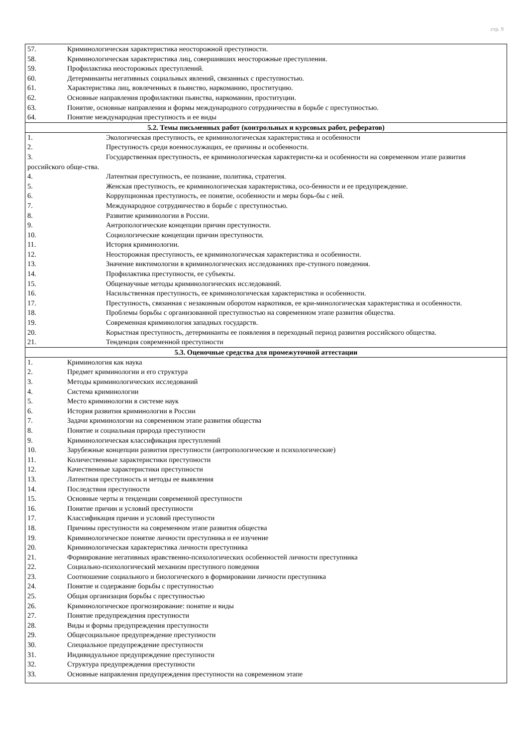стр. 9
| 57. Криминологическая характеристика неосторожной преступности. 58. Криминологическая характеристика лиц, совершивших неосторожные преступления. 59. Профилактика неосторожных преступлений. 60. Детерминанты негативных социальных явлений, связанных с преступностью. 61. Характеристика лиц, вовлеченных в пьянство, наркоманию, проституцию. 62. Основные направления профилактики пьянства, наркомании, проституции. 63. Понятие, основные направления и формы международного сотрудничества в борьбе с преступностью. 64. Понятие международная преступность и ее виды |
| 5.2. Темы письменных работ (контрольных и курсовых работ, рефератов) |
| 1. Экологическая преступность, ее криминологическая характеристика и особенности 2. Преступность среди военнослужащих, ее причины и особенности. 3. Государственная преступность, ее криминологическая характеристи-ка и особенности на современном этапе развития российского обще-ства. 4. Латентная преступность, ее познание, политика, стратегия. 5. Женская преступность, ее криминологическая характеристика, осо-бенности и ее предупреждение. 6. Коррупционная преступность, ее понятие, особенности и меры борь-бы с ней. 7. Международное сотрудничество в борьбе с преступностью. 8. Развитие криминологии в России. 9. Антропологические концепции причин преступности. 10. Социологические концепции причин преступности. 11. История криминологии. 12. Неосторожная преступность, ее криминологическая характеристика и особенности. 13. Значение виктимологии в криминологических исследованиях пре-ступного поведения. 14. Профилактика преступности, ее субъекты. 15. Общенаучные методы криминологических исследований. 16. Насильственная преступность, ее криминологическая характеристика и особенности. 17. Преступность, связанная с незаконным оборотом наркотиков, ее кри-минологическая характеристика и особенности. 18. Проблемы борьбы с организованной преступностью на современном этапе развития общества. 19. Современная криминология западных государств. 20. Корыстная преступность, детерминанты ее появления в переходный период развития российского общества. 21. Тенденция современной преступности |
| 5.3. Оценочные средства для промежуточной аттестации |
| 1. Криминология как наука 2. Предмет криминологии и его структура 3. Методы криминологических исследований 4. Система криминологии 5. Место криминологии в системе наук 6. История развития криминологии в России 7. Задачи криминологии на современном этапе развития общества 8. Понятие и социальная природа преступности 9. Криминологическая классификация преступлений 10. Зарубежные концепции развития преступности (антропологические и психологические) 11. Количественные характеристики преступности 12. Качественные характеристики преступности 13. Латентная преступность и методы ее выявления 14. Последствия преступности 15. Основные черты и тенденции современной преступности 16. Понятие причин и условий преступности 17. Классификация причин и условий преступности 18. Причины преступности на современном этапе развития общества 19. Криминологическое понятие личности преступника и ее изучение 20. Криминологическая характеристика личности преступника 21. Формирование негативных нравственно-психологических особенностей личности преступника 22. Социально-психологический механизм преступного поведения 23. Соотношение социального и биологического в формировании личности преступника 24. Понятие и содержание борьбы с преступностью 25. Общая организация борьбы с преступностью 26. Криминологическое прогнозирование: понятие и виды 27. Понятие предупреждения преступности 28. Виды и формы предупреждения преступности 29. Общесоциальное предупреждение преступности 30. Специальное предупреждение преступности 31. Индивидуальное предупреждение преступности 32. Структура предупреждения преступности 33. Основные направления предупреждения преступности на современном этапе |